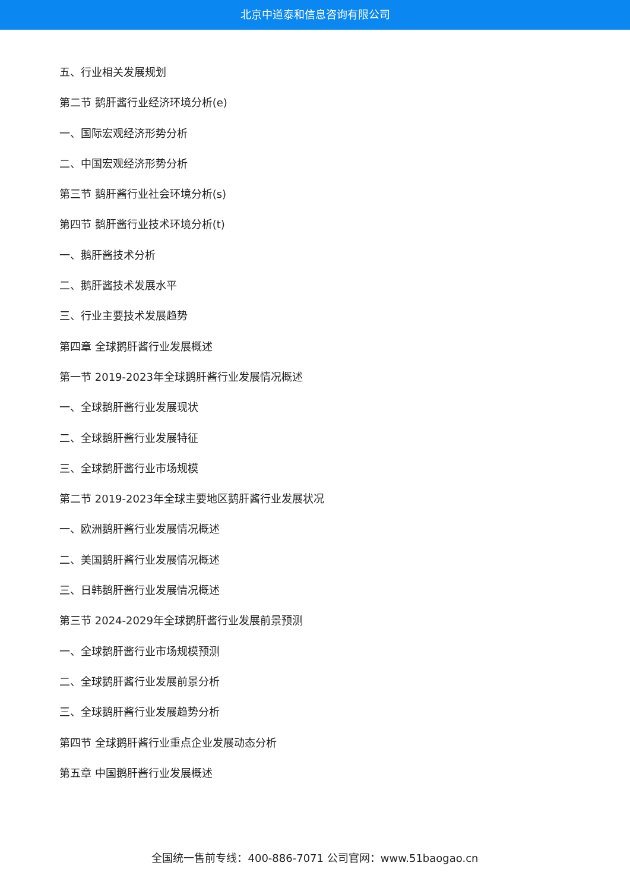北京中道泰和信息咨询有限公司
五、行业相关发展规划
第二节 鹅肝酱行业经济环境分析(e)
一、国际宏观经济形势分析
二、中国宏观经济形势分析
第三节 鹅肝酱行业社会环境分析(s)
第四节 鹅肝酱行业技术环境分析(t)
一、鹅肝酱技术分析
二、鹅肝酱技术发展水平
三、行业主要技术发展趋势
第四章 全球鹅肝酱行业发展概述
第一节 2019-2023年全球鹅肝酱行业发展情况概述
一、全球鹅肝酱行业发展现状
二、全球鹅肝酱行业发展特征
三、全球鹅肝酱行业市场规模
第二节 2019-2023年全球主要地区鹅肝酱行业发展状况
一、欧洲鹅肝酱行业发展情况概述
二、美国鹅肝酱行业发展情况概述
三、日韩鹅肝酱行业发展情况概述
第三节 2024-2029年全球鹅肝酱行业发展前景预测
一、全球鹅肝酱行业市场规模预测
二、全球鹅肝酱行业发展前景分析
三、全球鹅肝酱行业发展趋势分析
第四节 全球鹅肝酱行业重点企业发展动态分析
第五章 中国鹅肝酱行业发展概述
全国统一售前专线：400-886-7071 公司官网：www.51baogao.cn